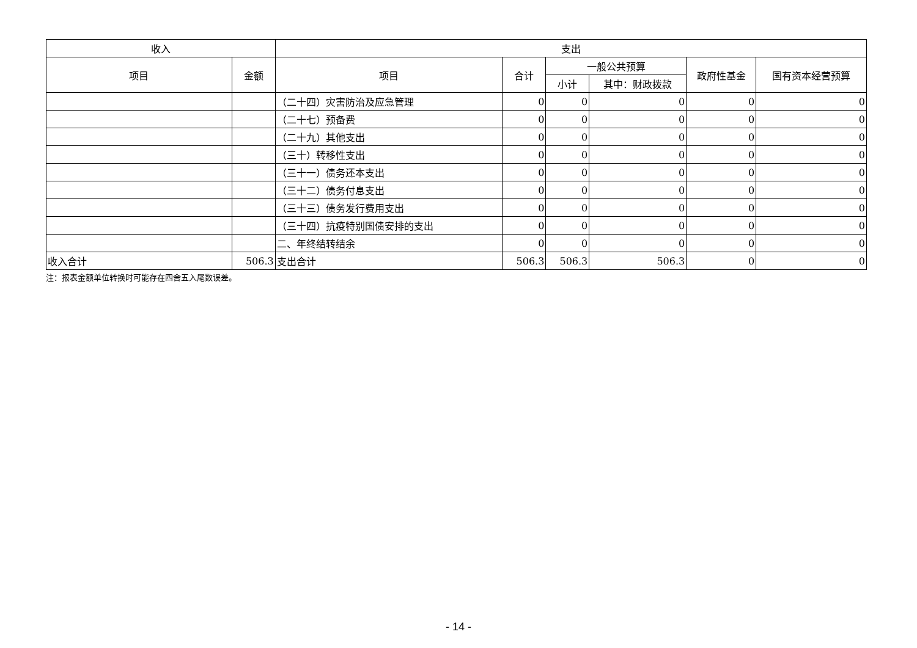| 收入 | | 支出 | | | | | |
| --- | --- | --- | --- | --- | --- | --- | --- |
| 项目 | 金额 | 项目 | 合计 | 一般公共预算 | | 政府性基金 | 国有资本经营预算 |
| | | | | 小计 | 其中：财政拨款 | | |
| | | （二十四）灾害防治及应急管理 | 0 | 0 | 0 | 0 | 0 |
| | | （二十七）预备费 | 0 | 0 | 0 | 0 | 0 |
| | | （二十九）其他支出 | 0 | 0 | 0 | 0 | 0 |
| | | （三十）转移性支出 | 0 | 0 | 0 | 0 | 0 |
| | | （三十一）债务还本支出 | 0 | 0 | 0 | 0 | 0 |
| | | （三十二）债务付息支出 | 0 | 0 | 0 | 0 | 0 |
| | | （三十三）债务发行费用支出 | 0 | 0 | 0 | 0 | 0 |
| | | （三十四）抗疫特别国债安排的支出 | 0 | 0 | 0 | 0 | 0 |
| | | 二、年终结转结余 | 0 | 0 | 0 | 0 | 0 |
| 收入合计 | 506.3 | 支出合计 | 506.3 | 506.3 | 506.3 | 0 | 0 |
注：报表金额单位转换时可能存在四舍五入尾数误差。
- 14 -